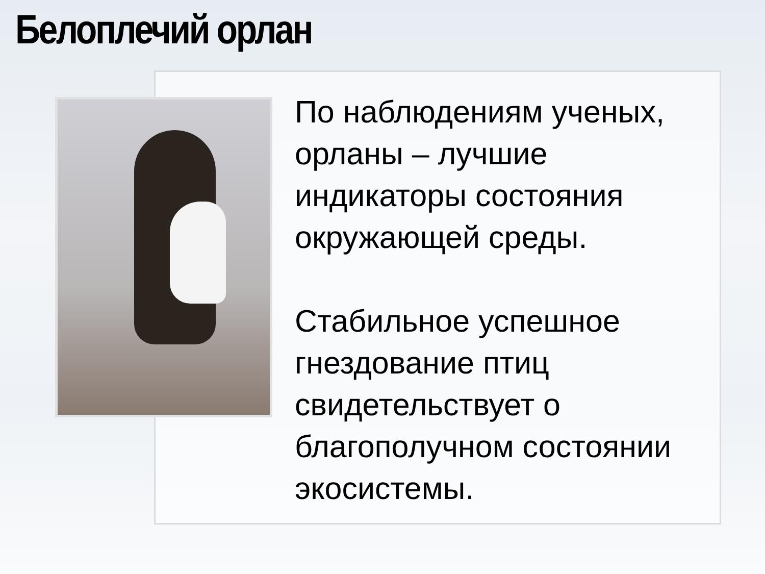Белоплечий орлан
По наблюдениям ученых, орланы – лучшие индикаторы состояния окружающей среды.
Стабильное успешное гнездование птиц свидетельствует о благополучном состоянии экосистемы.